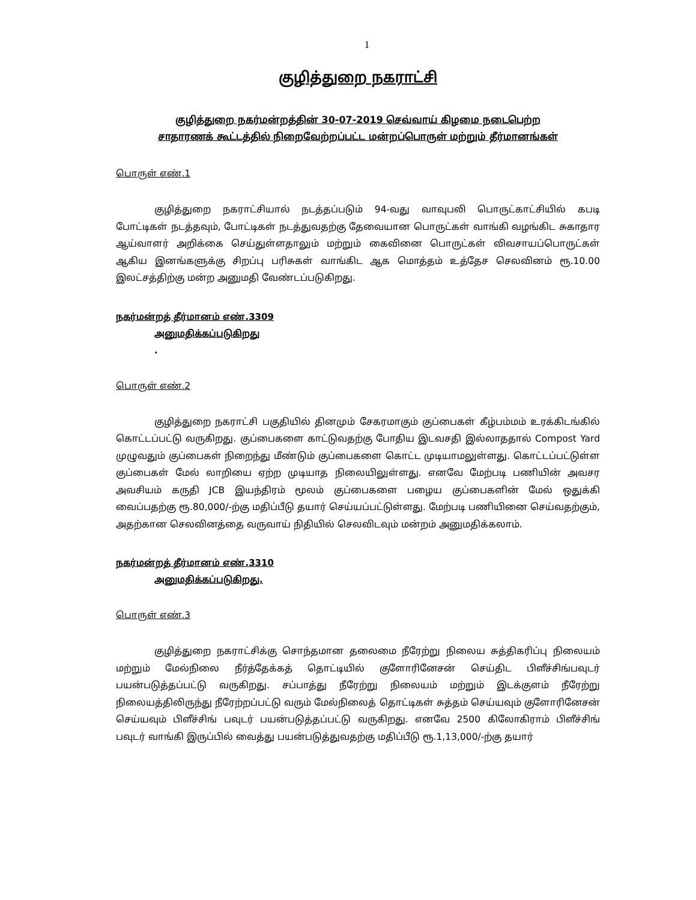1
குழித்துறை நகராட்சி
குழித்துறை நகர்மன்றத்தின் 30-07-2019 செவ்வாய் கிழமை நடைபெற்ற
சாதாரணக் கூட்டத்தில் நிறைவேற்றப்பட்ட மன்றப்பொருள் மற்றும் தீர்மானங்கள்
பொருள் எண்.1
குழித்துறை நகராட்சியால் நடத்தப்படும் 94-வது வாவுபலி பொருட்காட்சியில் கபடி போட்டிகள் நடத்தவும், போட்டிகள் நடத்துவதற்கு தேவையான பொருட்கள் வாங்கி வழங்கிட சுகாதார ஆய்வாளர் அறிக்கை செய்துள்ளதாலும் மற்றும் கைவினை பொருட்கள் விவசாயப்பொருட்கள் ஆகிய இனங்களுக்கு சிறப்பு பரிசுகள் வாங்கிட ஆக மொத்தம் உத்தேச செலவினம் ரூ.10.00 இலட்சத்திற்கு மன்ற அனுமதி வேண்டப்படுகிறது.
நகர்மன்றத் தீர்மானம் எண்.3309
அனுமதிக்கப்படுகிறது.
பொருள் எண்.2
குழித்துறை நகராட்சி பகுதியில் தினமும் சேகரமாகும் குப்பைகள் கீழ்பம்மம் உரக்கிடங்கில் கொட்டப்பட்டு வருகிறது. குப்பைகளை காட்டுவதற்கு போதிய இடவசதி இல்லாததால் Compost Yard முழுவதும் குப்பைகள் நிறைந்து மீண்டும் குப்பைகளை கொட்ட முடியாமலுள்ளது. கொட்டப்பட்டுள்ள குப்பைகள் மேல் லாறியை ஏற்ற முடியாத நிலையிலுள்ளது. எனவே மேற்படி பணியின் அவசர அவசியம் கருதி JCB இயந்திரம் மூலம் குப்பைகளை பழைய குப்பைகளின் மேல் ஒதுக்கி வைப்பதற்கு ரூ.80,000/-ற்கு மதிப்பீடு தயார் செய்யப்பட்டுள்ளது. மேற்படி பணியினை செய்வதற்கும், அதற்கான செலவினத்தை வருவாய் நிதியில் செலவிடவும் மன்றம் அனுமதிக்கலாம்.
நகர்மன்றத் தீர்மானம் எண்.3310
அனுமதிக்கப்படுகிறது.
பொருள் எண்.3
குழித்துறை நகராட்சிக்கு சொந்தமான தலைமை நீரேற்று நிலைய சுத்திகரிப்பு நிலையம் மற்றும் மேல்நிலை நீர்த்தேக்கத் தொட்டியில் குளோரினேசன் செய்திட பிளீச்சிங்பவுடர் பயன்படுத்தப்பட்டு வருகிறது. சப்பாத்து நீரேற்று நிலையம் மற்றும் இடக்குளம் நீரேற்று நிலையத்திலிருந்து நீரேற்றப்பட்டு வரும் மேல்நிலைத் தொட்டிகள் சுத்தம் செய்யவும் குளோரினேசன் செய்யவும் பிளீச்சிங் பவுடர் பயன்படுத்தப்பட்டு வருகிறது. எனவே 2500 கிலோகிராம் பிளீச்சிங் பவுடர் வாங்கி இருப்பில் வைத்து பயன்படுத்துவதற்கு மதிப்பீடு ரூ.1,13,000/-ற்கு தயார்